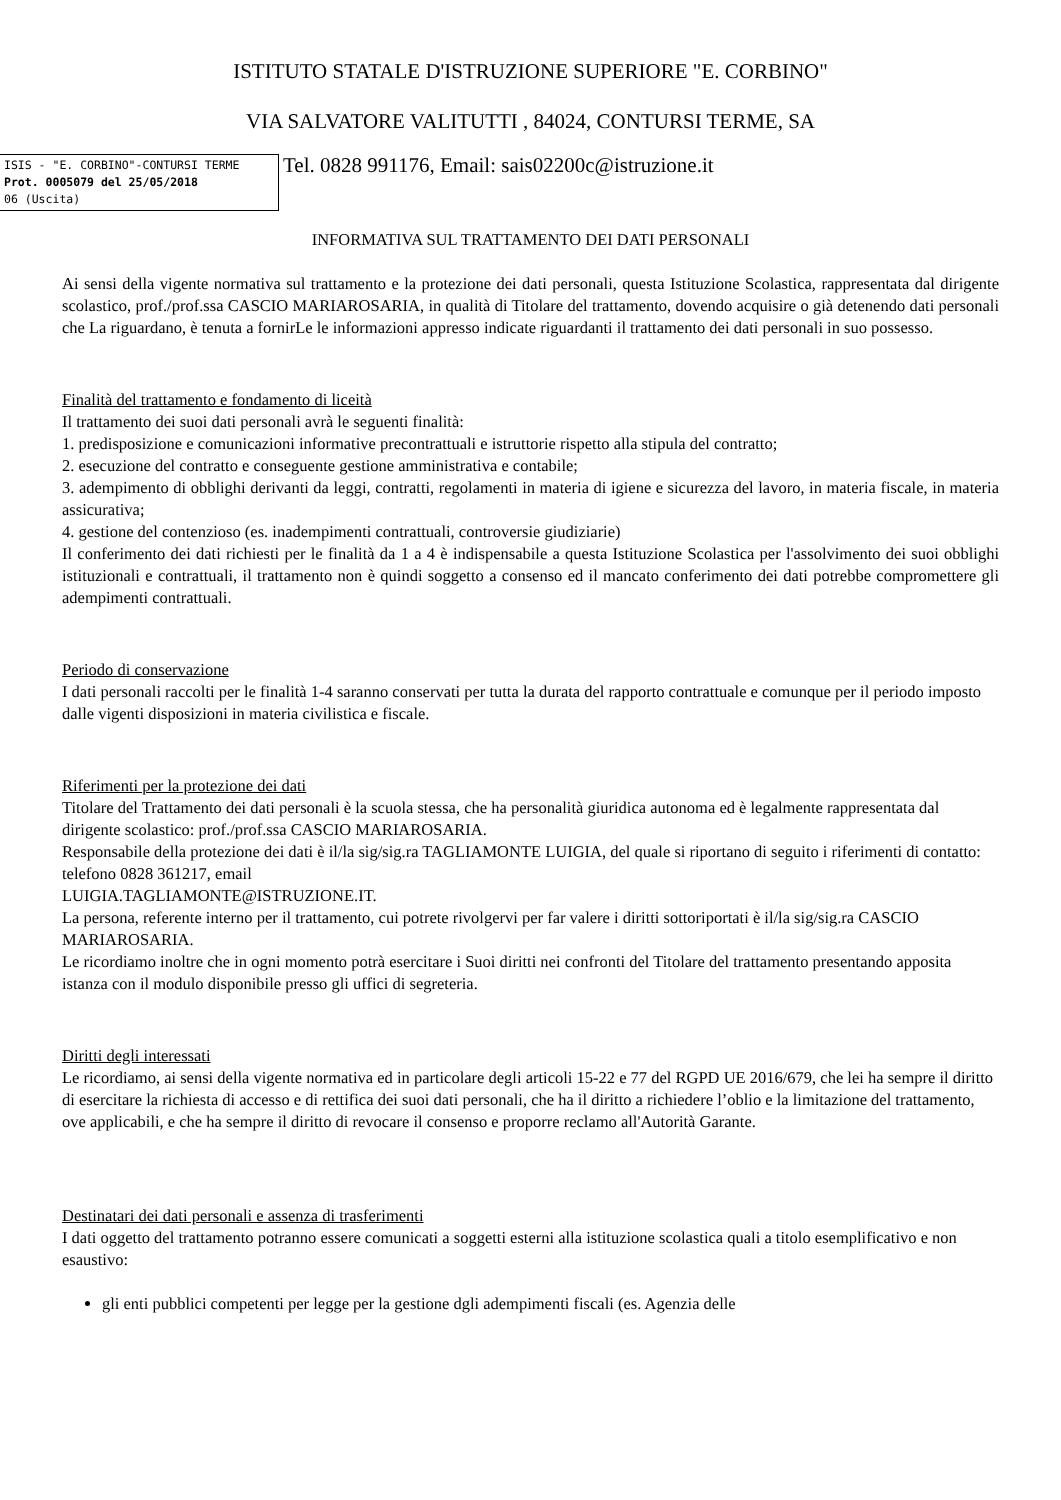ISTITUTO STATALE D'ISTRUZIONE SUPERIORE "E. CORBINO"
VIA SALVATORE VALITUTTI , 84024, CONTURSI TERME, SA
ISIS - "E. CORBINO"-CONTURSI TERME
Prot. 0005079 del 25/05/2018
06 (Uscita)
Tel. 0828 991176, Email: sais02200c@istruzione.it
INFORMATIVA SUL TRATTAMENTO DEI DATI PERSONALI
Ai sensi della vigente normativa sul trattamento e la protezione dei dati personali, questa Istituzione Scolastica, rappresentata dal dirigente scolastico, prof./prof.ssa CASCIO MARIAROSARIA, in qualità di Titolare del trattamento, dovendo acquisire o già detenendo dati personali che La riguardano, è tenuta a fornirLe le informazioni appresso indicate riguardanti il trattamento dei dati personali in suo possesso.
Finalità del trattamento e fondamento di liceità
Il trattamento dei suoi dati personali avrà le seguenti finalità:
1. predisposizione e comunicazioni informative precontrattuali e istruttorie rispetto alla stipula del contratto;
2. esecuzione del contratto e conseguente gestione amministrativa e contabile;
3. adempimento di obblighi derivanti da leggi, contratti, regolamenti in materia di igiene e sicurezza del lavoro, in materia fiscale, in materia assicurativa;
4. gestione del contenzioso (es. inadempimenti contrattuali, controversie giudiziarie)
Il conferimento dei dati richiesti per le finalità da 1 a 4 è indispensabile a questa Istituzione Scolastica per l'assolvimento dei suoi obblighi istituzionali e contrattuali, il trattamento non è quindi soggetto a consenso ed il mancato conferimento dei dati potrebbe compromettere gli adempimenti contrattuali.
Periodo di conservazione
I dati personali raccolti per le finalità 1-4 saranno conservati per tutta la durata del rapporto contrattuale e comunque per il periodo imposto dalle vigenti disposizioni in materia civilistica e fiscale.
Riferimenti per la protezione dei dati
Titolare del Trattamento dei dati personali è la scuola stessa, che ha personalità giuridica autonoma ed è legalmente rappresentata dal dirigente scolastico: prof./prof.ssa CASCIO MARIAROSARIA.
Responsabile della protezione dei dati è il/la sig/sig.ra TAGLIAMONTE LUIGIA, del quale si riportano di seguito i riferimenti di contatto: telefono 0828 361217, email
LUIGIA.TAGLIAMONTE@ISTRUZIONE.IT.
La persona, referente interno per il trattamento, cui potrete rivolgervi per far valere i diritti sottoriportati è il/la sig/sig.ra CASCIO MARIAROSARIA.
Le ricordiamo inoltre che in ogni momento potrà esercitare i Suoi diritti nei confronti del Titolare del trattamento presentando apposita istanza con il modulo disponibile presso gli uffici di segreteria.
Diritti degli interessati
Le ricordiamo, ai sensi della vigente normativa ed in particolare degli articoli 15-22 e 77 del RGPD UE 2016/679, che lei ha sempre il diritto di esercitare la richiesta di accesso e di rettifica dei suoi dati personali, che ha il diritto a richiedere l’oblio e la limitazione del trattamento, ove applicabili, e che ha sempre il diritto di revocare il consenso e proporre reclamo all'Autorità Garante.
Destinatari dei dati personali e assenza di trasferimenti
I dati oggetto del trattamento potranno essere comunicati a soggetti esterni alla istituzione scolastica quali a titolo esemplificativo e non esaustivo:
gli enti pubblici competenti per legge per la gestione dgli adempimenti fiscali (es. Agenzia delle